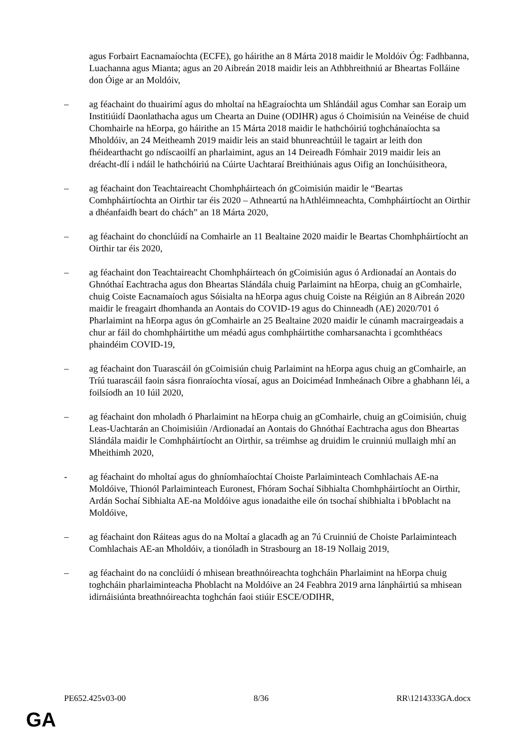agus Forbairt Eacnamaíochta (ECFE), go háirithe an 8 Márta 2018 maidir le Moldóiv Óg: Fadhbanna, Luachanna agus Mianta; agus an 20 Aibreán 2018 maidir leis an Athbhreithniú ar Bheartas Folláine don Óige ar an Moldóiv,
– ag féachaint do thuairimí agus do mholtaí na hEagraíochta um Shlándáil agus Comhar san Eoraip um Institiúidí Daonlathacha agus um Chearta an Duine (ODIHR) agus ó Choimisiún na Veinéise de chuid Chomhairle na hEorpa, go háirithe an 15 Márta 2018 maidir le hathchóiriú toghchánaíochta sa Mholdóiv, an 24 Meitheamh 2019 maidir leis an staid bhunreachtúil le tagairt ar leith don fhéidearthacht go ndíscaoilfí an pharlaimint, agus an 14 Deireadh Fómhair 2019 maidir leis an dréacht-dlí i ndáil le hathchóiriú na Cúirte Uachtaraí Breithiúnais agus Oifig an Ionchúisitheora,
– ag féachaint don Teachtaireacht Chomhpháirteach ón gCoimisiún maidir le “Beartas Comhpháirtíochta an Oirthir tar éis 2020 – Athneartú na hAthléimneachta, Comhpháirtíocht an Oirthir a dhéanfaidh beart do chách” an 18 Márta 2020,
– ag féachaint do chonclúidí na Comhairle an 11 Bealtaine 2020 maidir le Beartas Chomhpháirtíocht an Oirthir tar éis 2020,
– ag féachaint don Teachtaireacht Chomhpháirteach ón gCoimisiún agus ó Ardionadaí an Aontais do Ghnóthaí Eachtracha agus don Bheartas Slándála chuig Parlaimint na hEorpa, chuig an gComhairle, chuig Coiste Eacnamaíoch agus Sóisialta na hEorpa agus chuig Coiste na Réigiún an 8 Aibreán 2020 maidir le freagairt dhomhanda an Aontais do COVID-19 agus do Chinneadh (AE) 2020/701 ó Pharlaimint na hEorpa agus ón gComhairle an 25 Bealtaine 2020 maidir le cúnamh macrairgeadais a chur ar fáil do chomhpháirtithe um méadú agus comhpháirtithe comharsanachta i gcomhthéacs phaindéim COVID-19,
– ag féachaint don Tuarascáil ón gCoimisiún chuig Parlaimint na hEorpa agus chuig an gComhairle, an Tríú tuarascáil faoin sásra fionraíochta víosaí, agus an Doiciméad Inmheánach Oibre a ghabhann léi, a foilsíodh an 10 Iúil 2020,
– ag féachaint don mholadh ó Pharlaimint na hEorpa chuig an gComhairle, chuig an gCoimisiún, chuig Leas-Uachtarán an Choimisiúin /Ardionadaí an Aontais do Ghnóthaí Eachtracha agus don Bheartas Slándála maidir le Comhpháirtíocht an Oirthir, sa tréimhse ag druidim le cruinniú mullaigh mhí an Mheithimh 2020,
- ag féachaint do mholtaí agus do ghníomhaíochtaí Choiste Parlaiminteach Comhlachais AE-na Moldóive, Thionól Parlaiminteach Euronest, Fhóram Sochaí Sibhialta Chomhpháirtíocht an Oirthir, Ardán Sochaí Sibhialta AE-na Moldóive agus ionadaithe eile ón tsochaí shibhialta i bPoblacht na Moldóive,
– ag féachaint don Ráiteas agus do na Moltaí a glacadh ag an 7ú Cruinniú de Choiste Parlaiminteach Comhlachais AE-an Mholdóiv, a tionóladh in Strasbourg an 18-19 Nollaig 2019,
– ag féachaint do na conclúidí ó mhisean breathnóireachta toghcháin Pharlaimint na hEorpa chuig toghcháin pharlaiminteacha Phoblacht na Moldóive an 24 Feabhra 2019 arna lánpháirtiú sa mhisean idirnáisiúnta breathnóireachta toghchán faoi stiúir ESCE/ODIHR,
PE652.425v03-00 8/36 RR\1214333GA.docx
GA